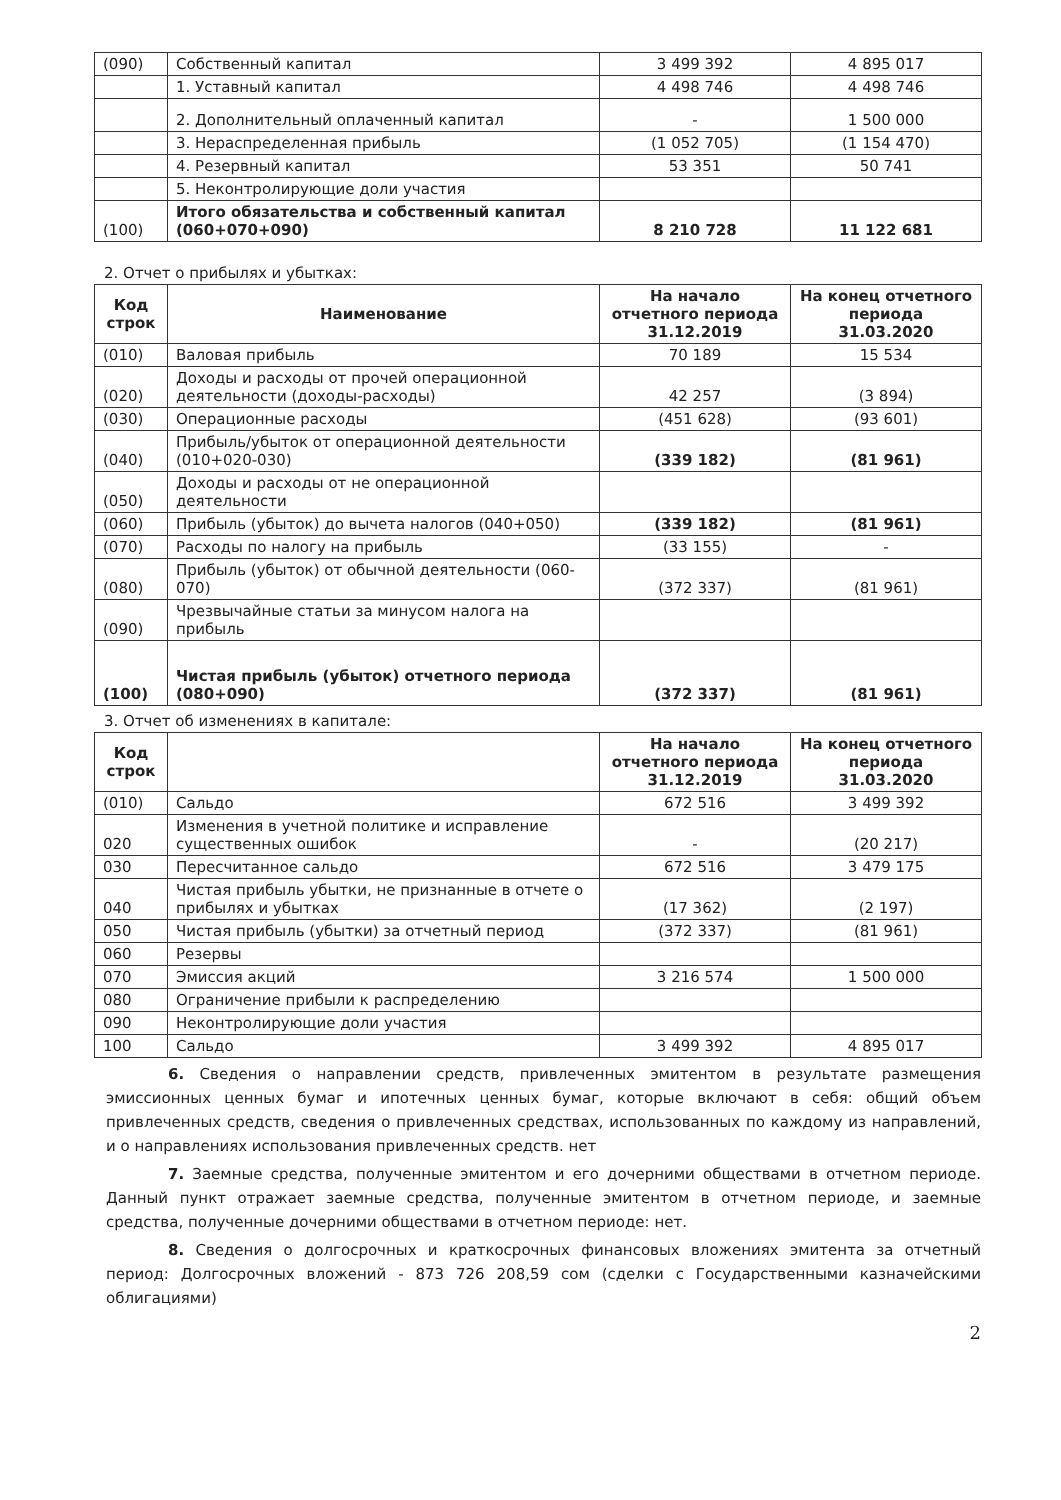| (090) | Собственный капитал | 3 499 392 | 4 895 017 |
| | 1. Уставный капитал | 4 498 746 | 4 498 746 |
| | 2. Дополнительный оплаченный капитал | - | 1 500 000 |
| | 3. Нераспределенная прибыль | (1 052 705) | (1 154 470) |
| | 4. Резервный капитал | 53 351 | 50 741 |
| | 5. Неконтролирующие доли участия | | |
| (100) | Итого обязательства и собственный капитал (060+070+090) | 8 210 728 | 11 122 681 |
2. Отчет о прибылях и убытках:
| Код строк | Наименование | На начало отчетного периода 31.12.2019 | На конец отчетного периода 31.03.2020 |
| --- | --- | --- | --- |
| (010) | Валовая прибыль | 70 189 | 15 534 |
| (020) | Доходы и расходы от прочей операционной деятельности (доходы-расходы) | 42 257 | (3 894) |
| (030) | Операционные расходы | (451 628) | (93 601) |
| (040) | Прибыль/убыток от операционной деятельности (010+020-030) | (339 182) | (81 961) |
| (050) | Доходы и расходы от не операционной деятельности | | |
| (060) | Прибыль (убыток) до вычета налогов (040+050) | (339 182) | (81 961) |
| (070) | Расходы по налогу на прибыль | (33 155) | - |
| (080) | Прибыль (убыток) от обычной деятельности (060-070) | (372 337) | (81 961) |
| (090) | Чрезвычайные статьи за минусом налога на прибыль | | |
| (100) | Чистая прибыль (убыток) отчетного периода (080+090) | (372 337) | (81 961) |
3. Отчет об изменениях в капитале:
| Код строк | | На начало отчетного периода 31.12.2019 | На конец отчетного периода 31.03.2020 |
| --- | --- | --- | --- |
| (010) | Сальдо | 672 516 | 3 499 392 |
| 020 | Изменения в учетной политике и исправление существенных ошибок | - | (20 217) |
| 030 | Пересчитанное сальдо | 672 516 | 3 479 175 |
| 040 | Чистая прибыль убытки, не признанные в отчете о прибылях и убытках | (17 362) | (2 197) |
| 050 | Чистая прибыль (убытки) за отчетный период | (372 337) | (81 961) |
| 060 | Резервы | | |
| 070 | Эмиссия акций | 3 216 574 | 1 500 000 |
| 080 | Ограничение прибыли к распределению | | |
| 090 | Неконтролирующие доли участия | | |
| 100 | Сальдо | 3 499 392 | 4 895 017 |
6. Сведения о направлении средств, привлеченных эмитентом в результате размещения эмиссионных ценных бумаг и ипотечных ценных бумаг, которые включают в себя: общий объем привлеченных средств, сведения о привлеченных средствах, использованных по каждому из направлений, и о направлениях использования привлеченных средств. нет
7. Заемные средства, полученные эмитентом и его дочерними обществами в отчетном периоде. Данный пункт отражает заемные средства, полученные эмитентом в отчетном периоде, и заемные средства, полученные дочерними обществами в отчетном периоде: нет.
8. Сведения о долгосрочных и краткосрочных финансовых вложениях эмитента за отчетный период: Долгосрочных вложений - 873 726 208,59 сом (сделки с Государственными казначейскими облигациями)
2